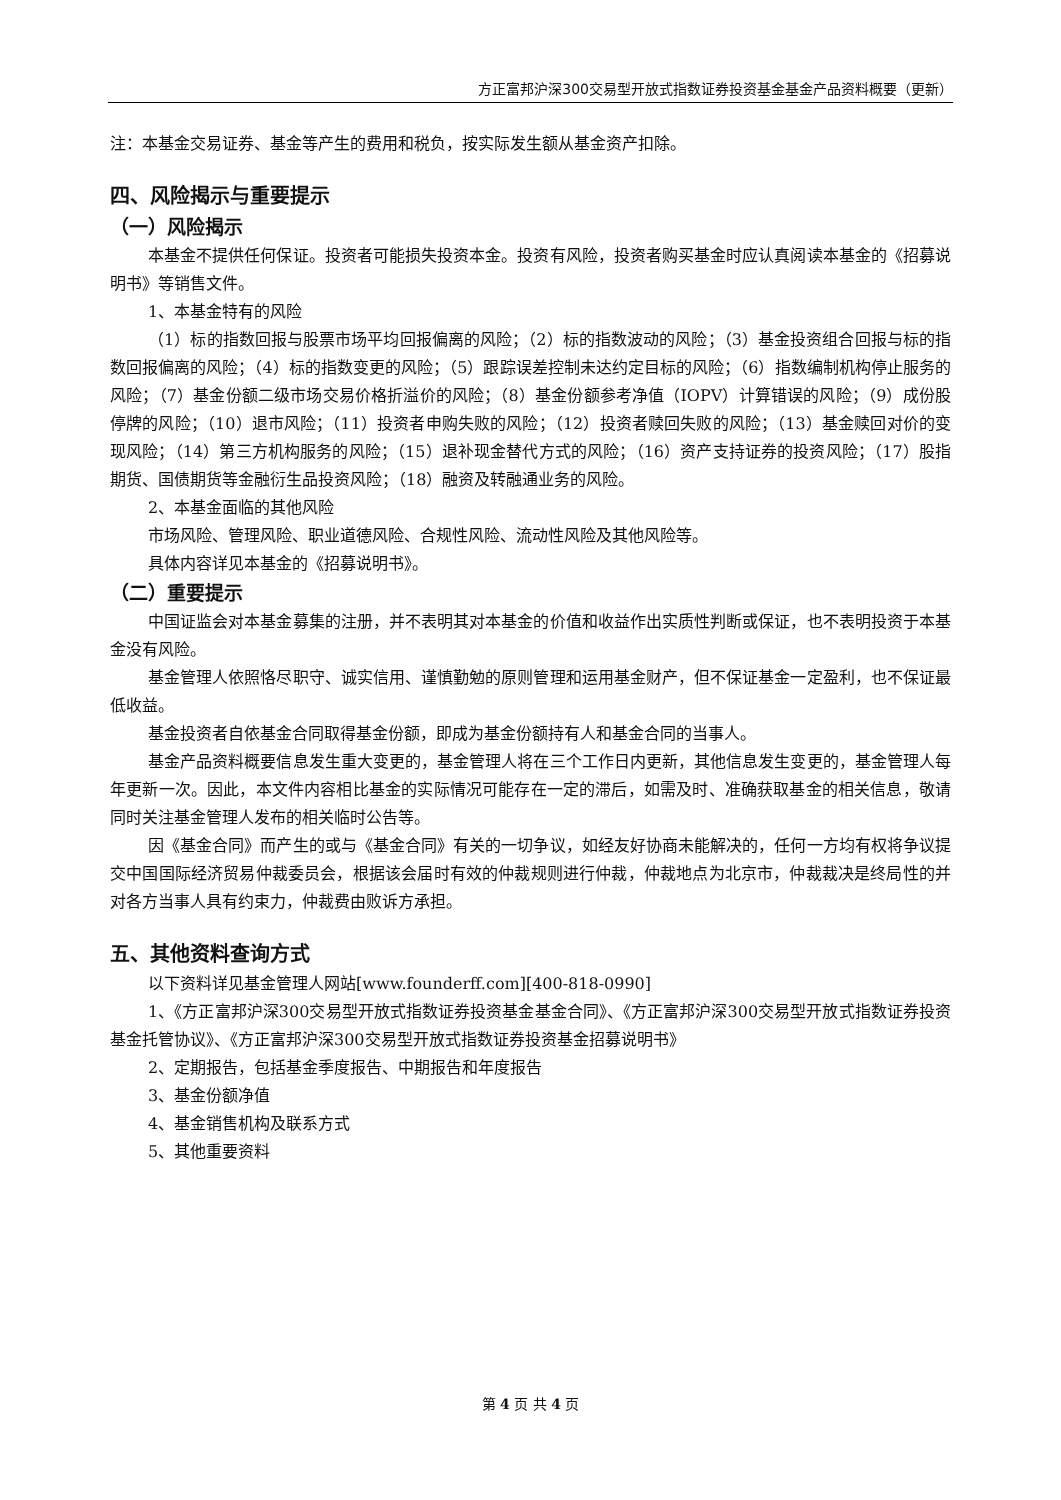方正富邦沪深300交易型开放式指数证券投资基金基金产品资料概要（更新）
注：本基金交易证券、基金等产生的费用和税负，按实际发生额从基金资产扣除。
四、风险揭示与重要提示
（一）风险揭示
本基金不提供任何保证。投资者可能损失投资本金。投资有风险，投资者购买基金时应认真阅读本基金的《招募说明书》等销售文件。
1、本基金特有的风险
（1）标的指数回报与股票市场平均回报偏离的风险；（2）标的指数波动的风险；（3）基金投资组合回报与标的指数回报偏离的风险；（4）标的指数变更的风险；（5）跟踪误差控制未达约定目标的风险；（6）指数编制机构停止服务的风险；（7）基金份额二级市场交易价格折溢价的风险；（8）基金份额参考净值（IOPV）计算错误的风险；（9）成份股停牌的风险；（10）退市风险；（11）投资者申购失败的风险；（12）投资者赎回失败的风险；（13）基金赎回对价的变现风险；（14）第三方机构服务的风险；（15）退补现金替代方式的风险；（16）资产支持证券的投资风险；（17）股指期货、国债期货等金融衍生品投资风险；（18）融资及转融通业务的风险。
2、本基金面临的其他风险
市场风险、管理风险、职业道德风险、合规性风险、流动性风险及其他风险等。
具体内容详见本基金的《招募说明书》。
（二）重要提示
中国证监会对本基金募集的注册，并不表明其对本基金的价值和收益作出实质性判断或保证，也不表明投资于本基金没有风险。
基金管理人依照恪尽职守、诚实信用、谨慎勤勉的原则管理和运用基金财产，但不保证基金一定盈利，也不保证最低收益。
基金投资者自依基金合同取得基金份额，即成为基金份额持有人和基金合同的当事人。
基金产品资料概要信息发生重大变更的，基金管理人将在三个工作日内更新，其他信息发生变更的，基金管理人每年更新一次。因此，本文件内容相比基金的实际情况可能存在一定的滞后，如需及时、准确获取基金的相关信息，敬请同时关注基金管理人发布的相关临时公告等。
因《基金合同》而产生的或与《基金合同》有关的一切争议，如经友好协商未能解决的，任何一方均有权将争议提交中国国际经济贸易仲裁委员会，根据该会届时有效的仲裁规则进行仲裁，仲裁地点为北京市，仲裁裁决是终局性的并对各方当事人具有约束力，仲裁费由败诉方承担。
五、其他资料查询方式
以下资料详见基金管理人网站[www.founderff.com][400-818-0990]
1、《方正富邦沪深300交易型开放式指数证券投资基金基金合同》、《方正富邦沪深300交易型开放式指数证券投资基金托管协议》、《方正富邦沪深300交易型开放式指数证券投资基金招募说明书》
2、定期报告，包括基金季度报告、中期报告和年度报告
3、基金份额净值
4、基金销售机构及联系方式
5、其他重要资料
第 4 页 共 4 页